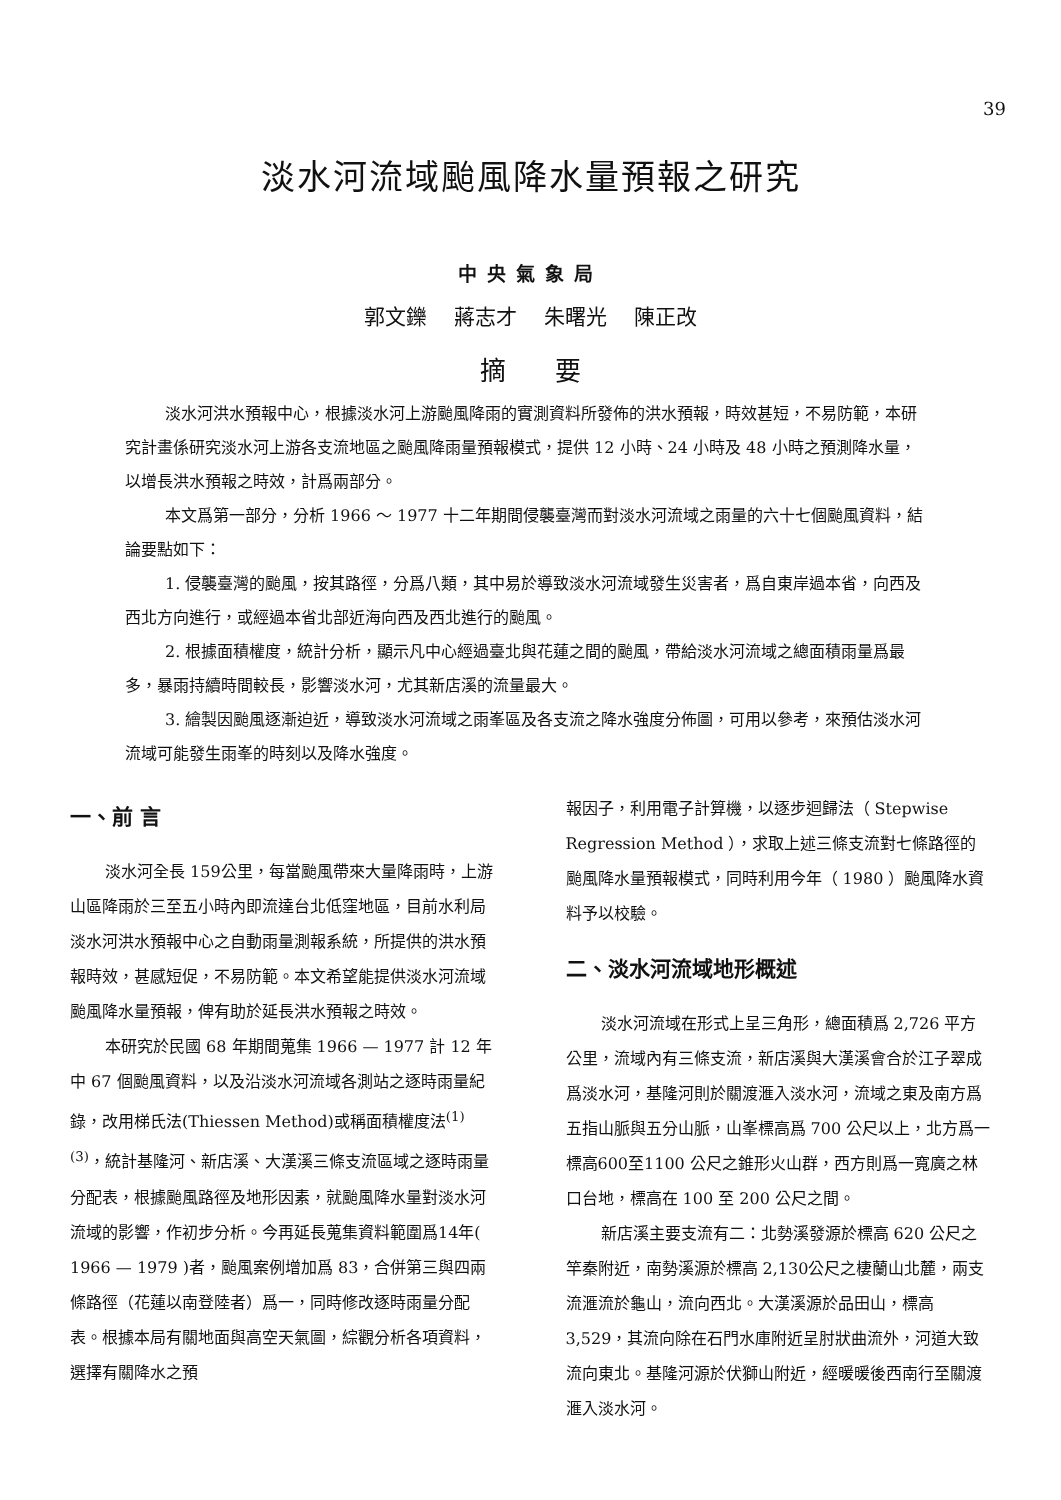39
淡水河流域颱風降水量預報之研究
中央氣象局
郭文鑠 蔣志才 朱曙光 陳正改
摘 要
淡水河洪水預報中心，根據淡水河上游颱風降雨的實測資料所發佈的洪水預報，時效甚短，不易防範，本研究計畫係研究淡水河上游各支流地區之颱風降雨量預報模式，提供 12 小時、24 小時及 48 小時之預測降水量，以增長洪水預報之時效，計爲兩部分。
本文爲第一部分，分析 1966 ～ 1977 十二年期間侵襲臺灣而對淡水河流域之雨量的六十七個颱風資料，結論要點如下：
1. 侵襲臺灣的颱風，按其路徑，分爲八類，其中易於導致淡水河流域發生災害者，爲自東岸過本省，向西及西北方向進行，或經過本省北部近海向西及西北進行的颱風。
2. 根據面積權度，統計分析，顯示凡中心經過臺北與花蓮之間的颱風，帶給淡水河流域之總面積雨量爲最多，暴雨持續時間較長，影響淡水河，尤其新店溪的流量最大。
3. 繪製因颱風逐漸迫近，導致淡水河流域之雨峯區及各支流之降水強度分佈圖，可用以參考，來預估淡水河流域可能發生雨峯的時刻以及降水強度。
一、前 言
淡水河全長 159公里，每當颱風帶來大量降雨時，上游山區降雨於三至五小時內即流達台北低窪地區，目前水利局淡水河洪水預報中心之自動雨量測報系統，所提供的洪水預報時效，甚感短促，不易防範。本文希望能提供淡水河流域颱風降水量預報，俾有助於延長洪水預報之時效。
本研究於民國 68 年期間蒐集 1966 — 1977 計 12 年中 67 個颱風資料，以及沿淡水河流域各測站之逐時雨量紀錄，改用梯氏法(Thiessen Method)或稱面積權度法<sup>(1)(3)</sup>，統計基隆河、新店溪、大漢溪三條支流區域之逐時雨量分配表，根據颱風路徑及地形因素，就颱風降水量對淡水河流域的影響，作初步分析。今再延長蒐集資料範圍爲14年( 1966 — 1979 )者，颱風案例增加爲 83，合併第三與四兩條路徑（花蓮以南登陸者）爲一，同時修改逐時雨量分配表。根據本局有關地面與高空天氣圖，綜觀分析各項資料，選擇有關降水之預
報因子，利用電子計算機，以逐步迴歸法（ Stepwise Regression Method ），求取上述三條支流對七條路徑的颱風降水量預報模式，同時利用今年（ 1980 ）颱風降水資料予以校驗。
二、淡水河流域地形概述
淡水河流域在形式上呈三角形，總面積爲 2,726 平方公里，流域內有三條支流，新店溪與大漢溪會合於江子翠成爲淡水河，基隆河則於關渡滙入淡水河，流域之東及南方爲五指山脈與五分山脈，山峯標高爲 700 公尺以上，北方爲一標高600至1100 公尺之錐形火山群，西方則爲一寬廣之林口台地，標高在 100 至 200 公尺之間。
新店溪主要支流有二：北勢溪發源於標高 620 公尺之竿秦附近，南勢溪源於標高 2,130公尺之棲蘭山北麓，兩支流滙流於龜山，流向西北。大漢溪源於品田山，標高 3,529，其流向除在石門水庫附近呈肘狀曲流外，河道大致流向東北。基隆河源於伏獅山附近，經暖暖後西南行至關渡滙入淡水河。